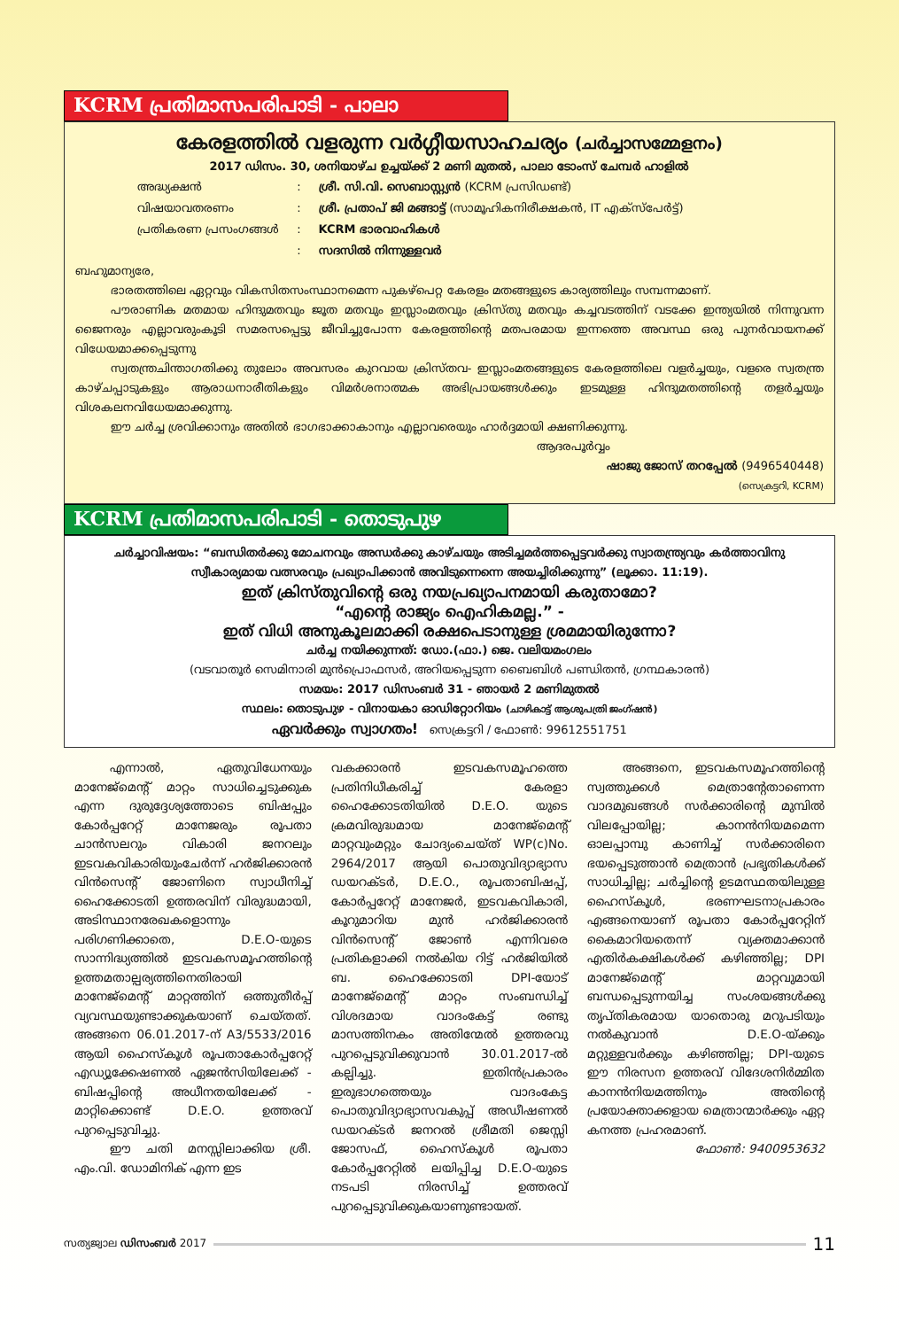KCRM പ്രതിമാസപരിപാടി - പാലാ
കേരളത്തിൽ വളരുന്ന വർഗ്ഗീയസാഹചര്യം (ചർച്ചാസമ്മേളനം)
2017 ഡിസം. 30, ശനിയാഴ്ച ഉച്ചയ്ക്ക് 2 മണി മുതൽ, പാലാ ടോംസ് ചേമ്പർ ഹാളിൽ
| അദ്ധ്യക്ഷൻ | : | ശ്രീ. സി.വി. സെബാസ്റ്റ്യൻ (KCRM പ്രസിഡണ്ട്) |
| വിഷയാവതരണം | : | ശ്രീ. പ്രതാപ് ജി മങ്ങാട്ട് (സാമൂഹികനിരീക്ഷകൻ, IT എക്സ്പേർട്ട്) |
| പ്രതികരണ പ്രസംഗങ്ങൾ | : | KCRM ഭാരവാഹികൾ |
| | : | സദസിൽ നിന്നുള്ളവർ |
ബഹുമാന്യരേ,
ഭാരതത്തിലെ ഏറ്റവും വികസിതസംസ്ഥാനമെന്ന പുകഴ്പെറ്റ കേരളം മതങ്ങളുടെ കാര്യത്തിലും സമ്പന്നമാണ്.
പൗരാണിക മതമായ ഹിന്ദുമതവും ജൂത മതവും ഇസ്ലാംമതവും ക്രിസ്തു മതവും കച്ചവടത്തിന് വടക്കേ ഇന്ത്യയിൽ നിന്നുവന്ന ജൈനരും എല്ലാവരുംകൂടി സമരസപ്പെട്ടു ജീവിച്ചുപോന്ന കേരളത്തിന്റെ മതപരമായ ഇന്നത്തെ അവസ്ഥ ഒരു പുനർവായനക്ക് വിധേയമാക്കപ്പെടുന്നു
സ്വതന്ത്രചിന്താഗതിക്കു തുലോം അവസരം കുറവായ ക്രിസ്തവ- ഇസ്ലാംമതങ്ങളുടെ കേരളത്തിലെ വളർച്ചയും, വളരെ സ്വതന്ത്ര കാഴ്ചപ്പാടുകളും ആരാധനാരീതികളും വിമർശനാത്മക അഭിപ്രായങ്ങൾക്കും ഇടമുള്ള ഹിന്ദുമതത്തിന്റെ തളർച്ചയും വിശകലനവിധേയമാക്കുന്നു.
ഈ ചർച്ച ശ്രവിക്കാനും അതിൽ ഭാഗഭാക്കാകാനും എല്ലാവരെയും ഹാർദ്ദമായി ക്ഷണിക്കുന്നു.
ആദരപൂർവ്വം
ഷാജു ജോസ് തറപ്പേൽ (9496540448)
(സെക്രട്ടറി, KCRM)
KCRM പ്രതിമാസപരിപാടി - തൊടുപുഴ
ചർച്ചാവിഷയം: “ബന്ധിതർക്കു മോചനവും അന്ധർക്കു കാഴ്ചയും അടിച്ചമർത്തപ്പെട്ടവർക്കു സ്വാതന്ത്ര്യവും കർത്താവിനു സ്വീകാര്യമായ വത്സരവും പ്രഖ്യാപിക്കാൻ അവിടുന്നെന്നെ അയച്ചിരിക്കുന്നു” (ലൂക്കാ. 11:19).
ഇത് ക്രിസ്തുവിന്റെ ഒരു നയപ്രഖ്യാപനമായി കരുതാമോ?
“എന്റെ രാജ്യം ഐഹികമല്ല.” -
ഇത് വിധി അനുകൂലമാക്കി രക്ഷപെടാനുള്ള ശ്രമമായിരുന്നോ?
ചർച്ച നയിക്കുന്നത്: ഡോ.(ഫാ.) ജെ. വലിയമംഗലം
(വടവാതൂർ സെമിനാരി മുൻപ്രൊഫസർ, അറിയപ്പെടുന്ന ബൈബിൾ പണ്ഡിതൻ, ഗ്രന്ഥകാരൻ)
സമയം: 2017 ഡിസംബർ 31 - ഞായർ 2 മണിമുതൽ
സ്ഥലം: തൊടുപുഴ - വിനായകാ ഓഡിറ്റോറിയം (ചാഴികാട്ട് ആശുപത്രി ജംഗ്ഷൻ)
ഏവർക്കും സ്വാഗതം! സെക്രട്ടറി / ഫോൺ: 99612551751
എന്നാൽ, ഏതുവിധേനയും മാനേജ്മെന്റ് മാറ്റം സാധിച്ചെടുക്കുക എന്ന ദുരുദ്ദേശ്യത്തോടെ ബിഷപ്പും കോർപ്പറേറ്റ് മാനേജരും രൂപതാ ചാൻസലറും വികാരി ജനറലും ഇടവകവികാരിയുംചേർന്ന് ഹർജിക്കാരൻ വിൻസെന്റ് ജോണിനെ സ്വാധീനിച്ച് ഹൈക്കോടതി ഉത്തരവിന് വിരുദ്ധമായി, അടിസ്ഥാനരേഖകളൊന്നും പരിഗണിക്കാതെ, D.E.O-യുടെ സാന്നിദ്ധ്യത്തിൽ ഇടവകസമൂഹത്തിന്റെ ഉത്തമതാല്പര്യത്തിനെതിരായി മാനേജ്മെന്റ് മാറ്റത്തിന് ഒത്തുതീർപ്പ് വ്യവസ്ഥയുണ്ടാക്കുകയാണ് ചെയ്തത്. അങ്ങനെ 06.01.2017-ന് A3/5533/2016 ആയി ഹൈസ്കൂൾ രൂപതാകോർപ്പറേറ്റ് എഡ്യൂക്കേഷണൽ ഏജൻസിയിലേക്ക് - ബിഷപ്പിന്റെ അധീനതയിലേക്ക് - മാറ്റിക്കൊണ്ട് D.E.O. ഉത്തരവ് പുറപ്പെടുവിച്ചു.
ഈ ചതി മനസ്സിലാക്കിയ ശ്രീ. എം.വി. ഡോമിനിക് എന്ന ഇട
വകക്കാരൻ ഇടവകസമൂഹത്തെ പ്രതിനിധീകരിച്ച് കേരളാ ഹൈക്കോടതിയിൽ D.E.O. യുടെ ക്രമവിരുദ്ധമായ മാനേജ്മെന്റ് മാറ്റവുംമറ്റും ചോദ്യംചെയ്ത് WP(c)No. 2964/2017 ആയി പൊതുവിദ്യാഭ്യാസ ഡയറക്ടർ, D.E.O., രൂപതാബിഷപ്പ്, കോർപ്പറേറ്റ് മാനേജർ, ഇടവകവികാരി, കൂറുമാറിയ മുൻ ഹർജിക്കാരൻ വിൻസെന്റ് ജോൺ എന്നിവരെ പ്രതികളാക്കി നൽകിയ റിട്ട് ഹർജിയിൽ ബ. ഹൈക്കോടതി DPI-യോട് മാനേജ്മെന്റ് മാറ്റം സംബന്ധിച്ച് വിശദമായ വാദംകേട്ട് രണ്ടു മാസത്തിനകം അതിന്മേൽ ഉത്തരവു പുറപ്പെടുവിക്കുവാൻ 30.01.2017-ൽ കല്പിച്ചു. ഇതിൻപ്രകാരം ഇരുഭാഗത്തെയും വാദംകേട്ട പൊതുവിദ്യാഭ്യാസവകുപ്പ് അഡീഷണൽ ഡയറക്ടർ ജനറൽ ശ്രീമതി ജെസ്സി ജോസഫ്, ഹൈസ്കൂൾ രൂപതാ കോർപ്പറേറ്റിൽ ലയിപ്പിച്ച D.E.O-യുടെ നടപടി നിരസിച്ച് ഉത്തരവ് പുറപ്പെടുവിക്കുകയാണുണ്ടായത്.
അങ്ങനെ, ഇടവകസമൂഹത്തിന്റെ സ്വത്തുക്കൾ മെത്രാന്റേതാണെന്ന വാദമുഖങ്ങൾ സർക്കാരിന്റെ മുമ്പിൽ വിലപ്പോയില്ല; കാനൻനിയമമെന്ന ഓലപ്പാമ്പു കാണിച്ച് സർക്കാരിനെ ഭയപ്പെടുത്താൻ മെത്രാൻ പ്രഭൃതികൾക്ക് സാധിച്ചില്ല; ചർച്ചിന്റെ ഉടമസ്ഥതയിലുള്ള ഹൈസ്കൂൾ, ഭരണഘടനാപ്രകാരം എങ്ങനെയാണ് രൂപതാ കോർപ്പറേറ്റിന് കൈമാറിയതെന്ന് വ്യക്തമാക്കാൻ എതിർകക്ഷികൾക്ക് കഴിഞ്ഞില്ല; DPI മാനേജ്മെന്റ് മാറ്റവുമായി ബന്ധപ്പെടുന്നയിച്ച സംശയങ്ങൾക്കു തൃപ്തികരമായ യാതൊരു മറുപടിയും നൽകുവാൻ D.E.O-യ്ക്കും മറ്റുള്ളവർക്കും കഴിഞ്ഞില്ല; DPI-യുടെ ഈ നിരസന ഉത്തരവ് വിദേശനിർമ്മിത കാനൻനിയമത്തിനും അതിന്റെ പ്രയോക്താക്കളായ മെത്രാന്മാർക്കും ഏറ്റ കനത്ത പ്രഹരമാണ്.
ഫോൺ: 9400953632
സത്യജ്വാല ഡിസംബർ 2017 11